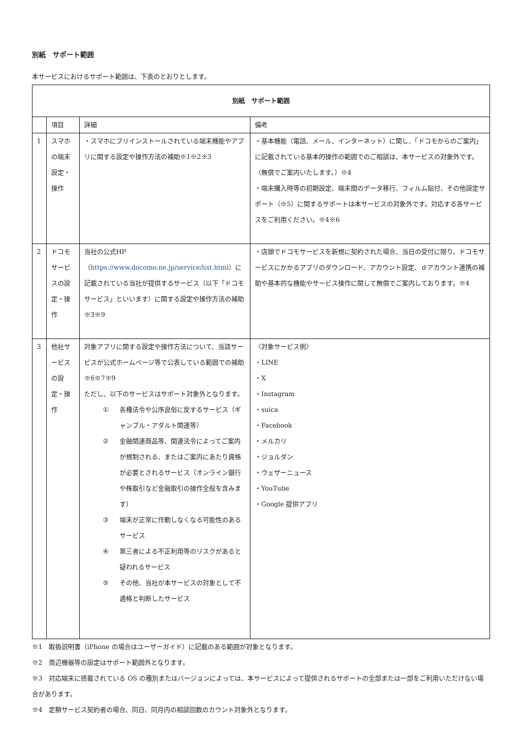別紙　サポート範囲
本サービスにおけるサポート範囲は、下表のとおりとします。
| 別紙 サポート範囲 | | | |
| --- | --- | --- | --- |
| | 項目 | 詳細 | 備考 |
| 1 | スマホの端末設定・操作 | ・スマホにプリインストールされている端末機能やアプリに関する設定や操作方法の補助※1※2※3 | ・基本機能（電話、メール、インターネット）に関し、「ドコモからのご案内」に記載されている基本的操作の範囲でのご相談は、本サービスの対象外です。（無償でご案内いたします。）※4 ・端末購入時等の初期設定、端末間のデータ移行、フィルム貼付、その他設定サポート（※5）に関するサポートは本サービスの対象外です。対応する各サービスをご利用ください。※4※6 |
| 2 | ドコモサービスの設定・操作 | 当社の公式HP（ https://www.docomo.ne.jp/service/list.html ）に記載されている当社が提供するサービス（以下「ドコモサービス」といいます）に関する設定や操作方法の補助※3※9 | ・店頭でドコモサービスを新規に契約された場合、当日の受付に限り、ドコモサービスにかかるアプリのダウンロード、アカウント設定、ｄアカウント連携の補助や基本的な機能やサービス操作に関して無償でご案内しております。※4 |
| 3 | 他社サービスの設定・操作 | 対象アプリに関する設定や操作方法について、当該サービスが公式ホームページ等で公表している範囲での補助※6※7※9 ただし、以下のサービスはサポート対象外となります。 ① 各種法令や公序良俗に反するサービス（ギャンブル・アダルト関連等） ② 金融関連商品等、関連法令によってご案内が規制される、またはご案内にあたり資格が必要とされるサービス（オンライン銀行や株取引など金融取引の操作全般を含みます） ③ 端末が正常に作動しなくなる可能性のあるサービス ④ 第三者による不正利用等のリスクがあると疑われるサービス ⑤ その他、当社が本サービスの対象として不適格と判断したサービス | 〈対象サービス例〉 ・LINE ・X ・Instagram ・suica ・Facebook ・メルカリ ・ジョルダン ・ウェザーニュース ・YouTube ・Google 提供アプリ |
※1　取扱説明書（iPhone の場合はユーザーガイド）に記載のある範囲が対象となります。
※2　周辺機器等の設定はサポート範囲外となります。
※3　対応端末に搭載されている OS の種別またはバージョンによっては、本サービスによって提供されるサポートの全部または一部をご利用いただけない場合があります。
※4　定額サービス契約者の場合、同日、同月内の相談回数のカウント対象外となります。